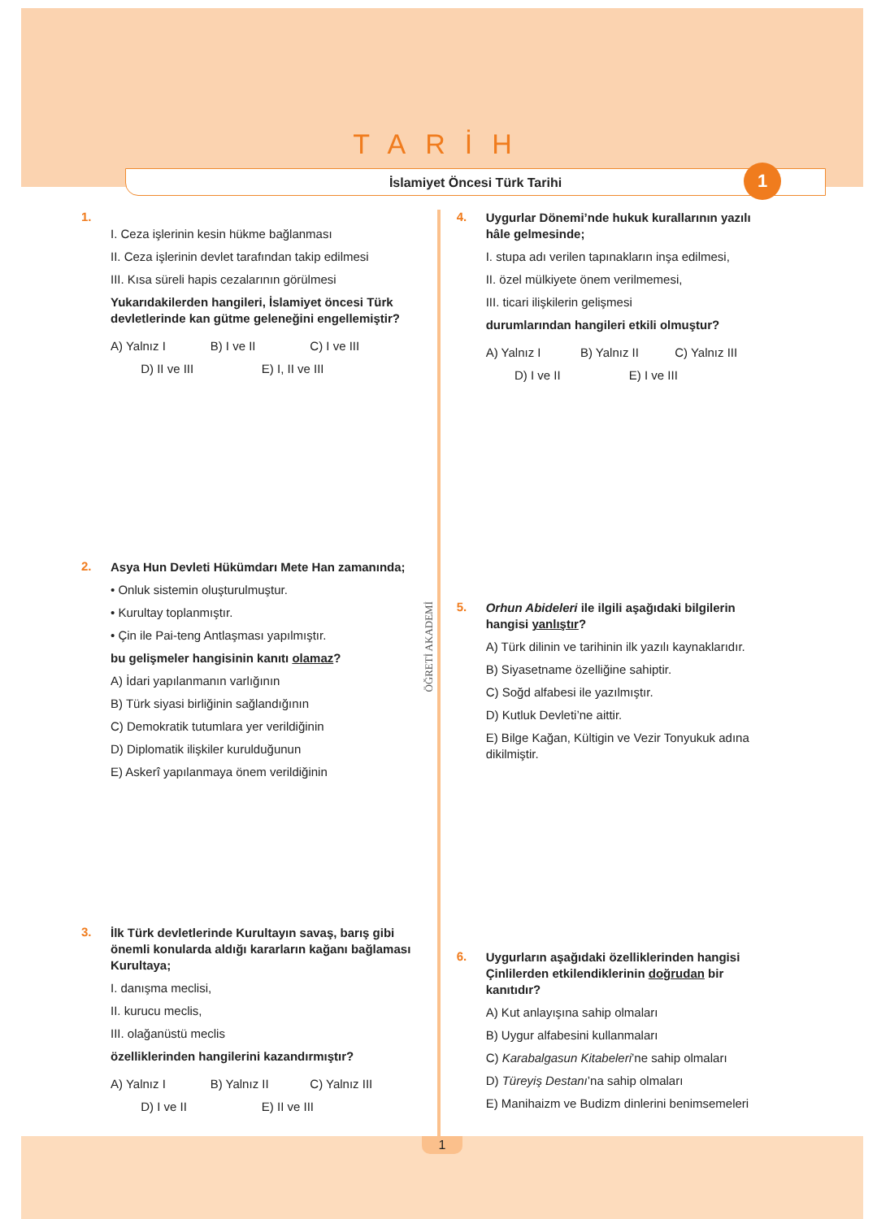TARİH
İslamiyet Öncesi Türk Tarihi
1
1.
I. Ceza işlerinin kesin hükme bağlanması
II. Ceza işlerinin devlet tarafından takip edilmesi
III. Kısa süreli hapis cezalarının görülmesi
Yukarıdakilerden hangileri, İslamiyet öncesi Türk devletlerinde kan gütme geleneğini engellemiştir?
A) Yalnız I B) I ve II C) I ve III D) II ve III E) I, II ve III
2.
Asya Hun Devleti Hükümdarı Mete Han zamanında;
• Onluk sistemin oluşturulmuştur.
• Kurultay toplanmıştır.
• Çin ile Pai-teng Antlaşması yapılmıştır.
bu gelişmeler hangisinin kanıtı olamaz?
A) İdari yapılanmanın varlığının
B) Türk siyasi birliğinin sağlandığının
C) Demokratik tutumlara yer verildiğinin
D) Diplomatik ilişkiler kurulduğunun
E) Askerî yapılanmaya önem verildiğinin
3.
İlk Türk devletlerinde Kurultayın savaş, barış gibi önemli konularda aldığı kararların kağanı bağlaması Kurultaya;
I. danışma meclisi,
II. kurucu meclis,
III. olağanüstü meclis
özelliklerinden hangilerini kazandırmıştır?
A) Yalnız I B) Yalnız II C) Yalnız III D) I ve II E) II ve III
4.
Uygurlar Dönemi’nde hukuk kurallarının yazılı hâle gelmesinde;
I. stupa adı verilen tapınakların inşa edilmesi,
II. özel mülkiyete önem verilmemesi,
III. ticari ilişkilerin gelişmesi
durumlarından hangileri etkili olmuştur?
A) Yalnız I B) Yalnız II C) Yalnız III D) I ve II E) I ve III
5.
Orhun Abideleri ile ilgili aşağıdaki bilgilerin hangisi yanlıştır?
A) Türk dilinin ve tarihinin ilk yazılı kaynaklarıdır.
B) Siyasetname özelliğine sahiptir.
C) Soğd alfabesi ile yazılmıştır.
D) Kutluk Devleti’ne aittir.
E) Bilge Kağan, Kültigin ve Vezir Tonyukuk adına dikilmiştir.
6.
Uygurların aşağıdaki özelliklerinden hangisi Çinlilerden etkilendiklerinin doğrudan bir kanıtıdır?
A) Kut anlayışına sahip olmaları
B) Uygur alfabesini kullanmaları
C) Karabalgasun Kitabeleri’ne sahip olmaları
D) Türeyiş Destanı’na sahip olmaları
E) Manihaizm ve Budizm dinlerini benimsemeleri
ÖĞRETİ AKADEMİ
1